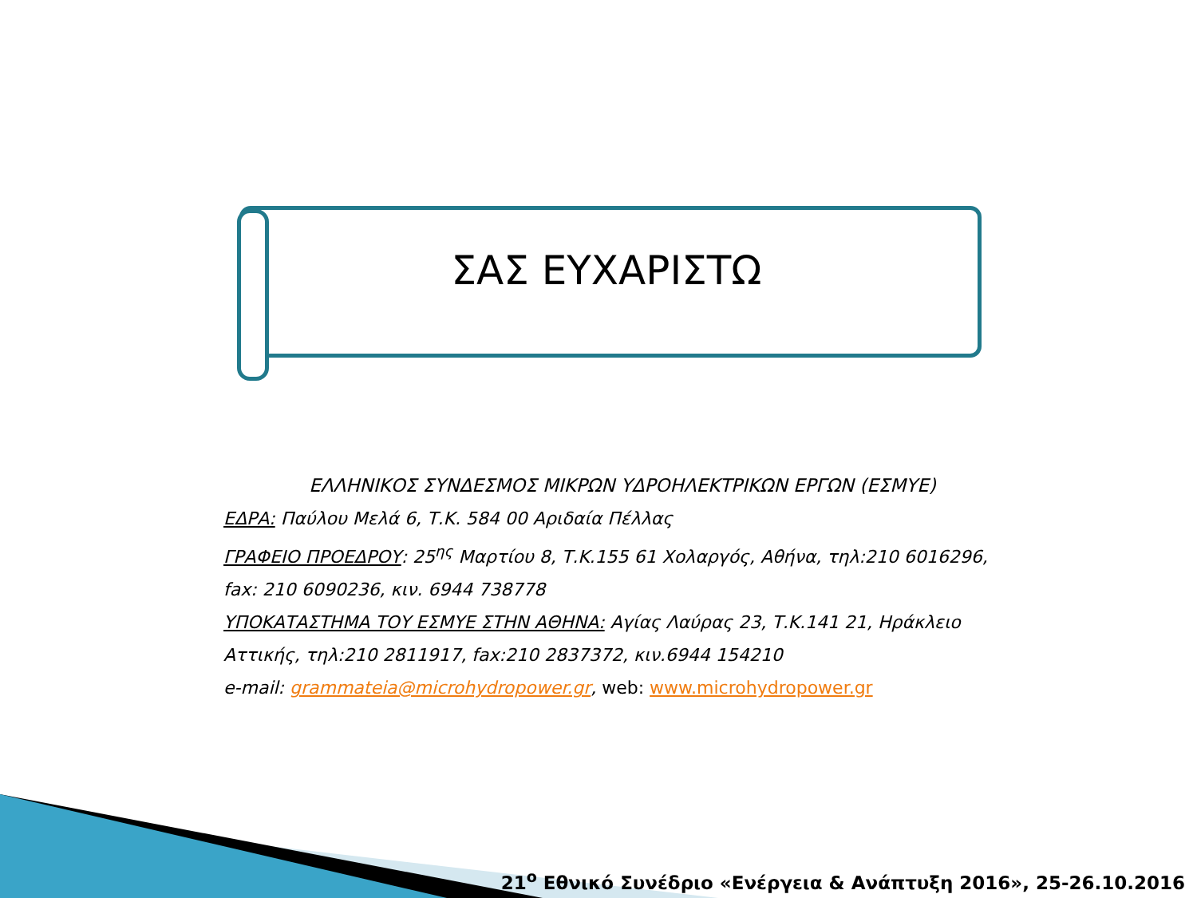ΣΑΣ ΕΥΧΑΡΙΣΤΩ
ΕΛΛΗΝΙΚΟΣ ΣΥΝΔΕΣΜΟΣ ΜΙΚΡΩΝ ΥΔΡΟΗΛΕΚΤΡΙΚΩΝ ΕΡΓΩΝ (ΕΣΜΥΕ)
ΕΔΡΑ: Παύλου Μελά 6, Τ.Κ. 584 00 Αριδαία Πέλλας
ΓΡΑΦΕΙΟ ΠΡΟΕΔΡΟΥ: 25<sup>ης</sup> Μαρτίου 8, Τ.Κ.155 61 Χολαργός, Αθήνα, τηλ:210 6016296, fax: 210 6090236, κιν. 6944 738778
ΥΠΟΚΑΤΑΣΤΗΜΑ ΤΟΥ ΕΣΜΥΕ ΣΤΗΝ ΑΘΗΝΑ: Αγίας Λαύρας 23, Τ.Κ.141 21, Ηράκλειο Αττικής, τηλ:210 2811917, fax:210 2837372, κιν.6944 154210
e-mail: grammateia@microhydropower.gr, web: www.microhydropower.gr
21<sup>ο</sup> Εθνικό Συνέδριο «Ενέργεια & Ανάπτυξη 2016», 25-26.10.2016